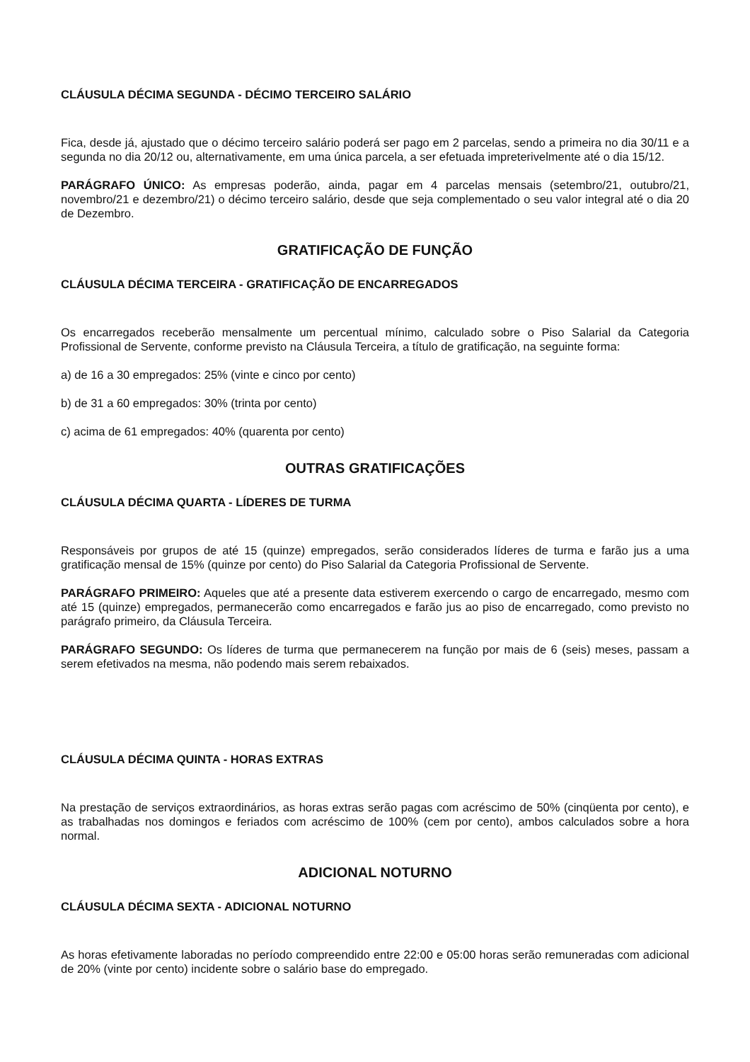CLÁUSULA DÉCIMA SEGUNDA - DÉCIMO TERCEIRO SALÁRIO
Fica, desde já, ajustado que o décimo terceiro salário poderá ser pago em 2 parcelas, sendo a primeira no dia 30/11 e a segunda no dia 20/12 ou, alternativamente, em uma única parcela, a ser efetuada impreterivelmente até o dia 15/12.
PARÁGRAFO ÚNICO: As empresas poderão, ainda, pagar em 4 parcelas mensais (setembro/21, outubro/21, novembro/21 e dezembro/21) o décimo terceiro salário, desde que seja complementado o seu valor integral até o dia 20 de Dezembro.
GRATIFICAÇÃO DE FUNÇÃO
CLÁUSULA DÉCIMA TERCEIRA - GRATIFICAÇÃO DE ENCARREGADOS
Os encarregados receberão mensalmente um percentual mínimo, calculado sobre o Piso Salarial da Categoria Profissional de Servente, conforme previsto na Cláusula Terceira, a título de gratificação, na seguinte forma:
a) de 16 a 30 empregados: 25% (vinte e cinco por cento)
b) de 31 a 60 empregados: 30% (trinta por cento)
c) acima de 61 empregados: 40% (quarenta por cento)
OUTRAS GRATIFICAÇÕES
CLÁUSULA DÉCIMA QUARTA - LÍDERES DE TURMA
Responsáveis por grupos de até 15 (quinze) empregados, serão considerados líderes de turma e farão jus a uma gratificação mensal de 15% (quinze por cento) do Piso Salarial da Categoria Profissional de Servente.
PARÁGRAFO PRIMEIRO: Aqueles que até a presente data estiverem exercendo o cargo de encarregado, mesmo com até 15 (quinze) empregados, permanecerão como encarregados e farão jus ao piso de encarregado, como previsto no parágrafo primeiro, da Cláusula Terceira.
PARÁGRAFO SEGUNDO: Os líderes de turma que permanecerem na função por mais de 6 (seis) meses, passam a serem efetivados na mesma, não podendo mais serem rebaixados.
CLÁUSULA DÉCIMA QUINTA - HORAS EXTRAS
Na prestação de serviços extraordinários, as horas extras serão pagas com acréscimo de 50% (cinqüenta por cento), e as trabalhadas nos domingos e feriados com acréscimo de 100% (cem por cento), ambos calculados sobre a hora normal.
ADICIONAL NOTURNO
CLÁUSULA DÉCIMA SEXTA - ADICIONAL NOTURNO
As horas efetivamente laboradas no período compreendido entre 22:00 e 05:00 horas serão remuneradas com adicional de 20% (vinte por cento) incidente sobre o salário base do empregado.